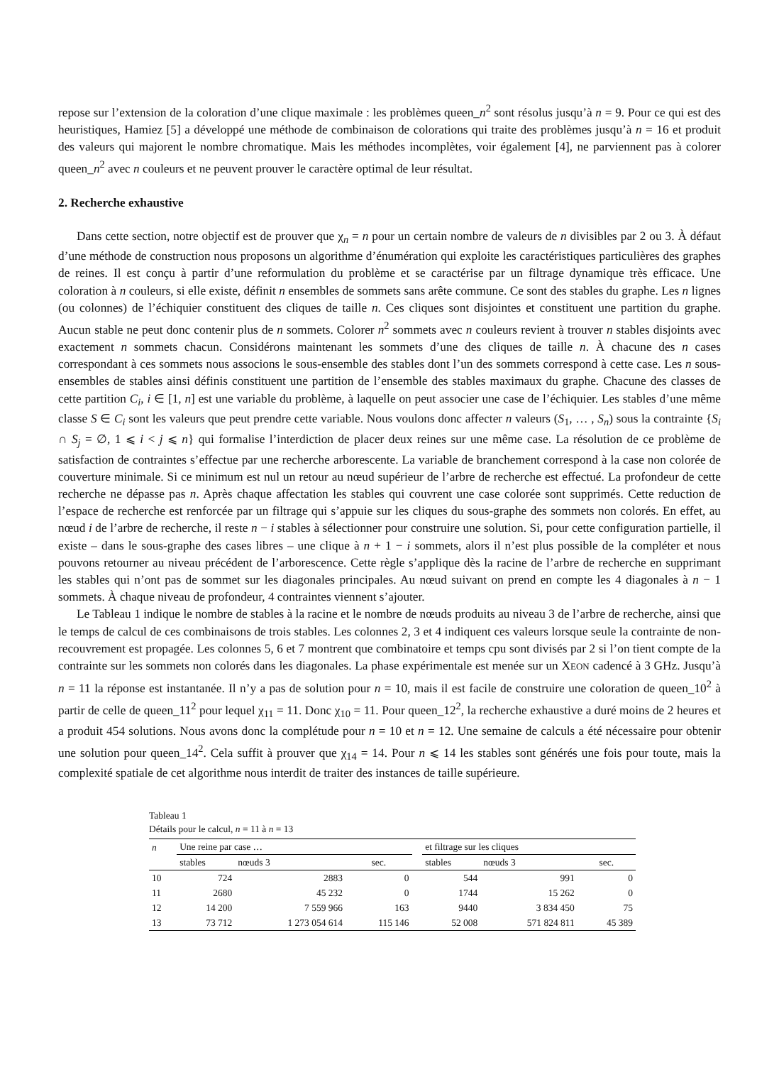repose sur l’extension de la coloration d’une clique maximale : les problèmes queen_n<sup>2</sup> sont résolus jusqu’à n = 9. Pour ce qui est des heuristiques, Hamiez [5] a développé une méthode de combinaison de colorations qui traite des problèmes jusqu’à n = 16 et produit des valeurs qui majorent le nombre chromatique. Mais les méthodes incomplètes, voir également [4], ne parviennent pas à colorer queen_n<sup>2</sup> avec n couleurs et ne peuvent prouver le caractère optimal de leur résultat.
2. Recherche exhaustive
Dans cette section, notre objectif est de prouver que χ<sub>n</sub> = n pour un certain nombre de valeurs de n divisibles par 2 ou 3. À défaut d’une méthode de construction nous proposons un algorithme d’énumération qui exploite les caractéristiques particulières des graphes de reines. Il est conçu à partir d’une reformulation du problème et se caractérise par un filtrage dynamique très efficace. Une coloration à n couleurs, si elle existe, définit n ensembles de sommets sans arête commune. Ce sont des stables du graphe. Les n lignes (ou colonnes) de l’échiquier constituent des cliques de taille n. Ces cliques sont disjointes et constituent une partition du graphe. Aucun stable ne peut donc contenir plus de n sommets. Colorer n<sup>2</sup> sommets avec n couleurs revient à trouver n stables disjoints avec exactement n sommets chacun. Considérons maintenant les sommets d’une des cliques de taille n. À chacune des n cases correspondant à ces sommets nous associons le sous-ensemble des stables dont l’un des sommets correspond à cette case. Les n sous-ensembles de stables ainsi définis constituent une partition de l’ensemble des stables maximaux du graphe. Chacune des classes de cette partition C<sub>i</sub>, i ∈ [1, n] est une variable du problème, à laquelle on peut associer une case de l’échiquier. Les stables d’une même classe S ∈ C<sub>i</sub> sont les valeurs que peut prendre cette variable. Nous voulons donc affecter n valeurs (S<sub>1</sub>, … , S<sub>n</sub>) sous la contrainte {S<sub>i</sub> ∩ S<sub>j</sub> = ∅, 1 ⩽ i < j ⩽ n} qui formalise l’interdiction de placer deux reines sur une même case. La résolution de ce problème de satisfaction de contraintes s’effectue par une recherche arborescente. La variable de branchement correspond à la case non colorée de couverture minimale. Si ce minimum est nul un retour au nœud supérieur de l’arbre de recherche est effectué. La profondeur de cette recherche ne dépasse pas n. Après chaque affectation les stables qui couvrent une case colorée sont supprimés. Cette reduction de l’espace de recherche est renforcée par un filtrage qui s’appuie sur les cliques du sous-graphe des sommets non colorés. En effet, au nœud i de l’arbre de recherche, il reste n − i stables à sélectionner pour construire une solution. Si, pour cette configuration partielle, il existe – dans le sous-graphe des cases libres – une clique à n + 1 − i sommets, alors il n’est plus possible de la compléter et nous pouvons retourner au niveau précédent de l’arborescence. Cette règle s’applique dès la racine de l’arbre de recherche en supprimant les stables qui n’ont pas de sommet sur les diagonales principales. Au nœud suivant on prend en compte les 4 diagonales à n − 1 sommets. À chaque niveau de profondeur, 4 contraintes viennent s’ajouter.
Le Tableau 1 indique le nombre de stables à la racine et le nombre de nœuds produits au niveau 3 de l’arbre de recherche, ainsi que le temps de calcul de ces combinaisons de trois stables. Les colonnes 2, 3 et 4 indiquent ces valeurs lorsque seule la contrainte de non-recouvrement est propagée. Les colonnes 5, 6 et 7 montrent que combinatoire et temps cpu sont divisés par 2 si l’on tient compte de la contrainte sur les sommets non colorés dans les diagonales. La phase expérimentale est menée sur un XEON cadencé à 3 GHz. Jusqu’à n = 11 la réponse est instantanée. Il n’y a pas de solution pour n = 10, mais il est facile de construire une coloration de queen_10<sup>2</sup> à partir de celle de queen_11<sup>2</sup> pour lequel χ<sub>11</sub> = 11. Donc χ<sub>10</sub> = 11. Pour queen_12<sup>2</sup>, la recherche exhaustive a duré moins de 2 heures et a produit 454 solutions. Nous avons donc la complétude pour n = 10 et n = 12. Une semaine de calculs a été nécessaire pour obtenir une solution pour queen_14<sup>2</sup>. Cela suffit à prouver que χ<sub>14</sub> = 14. Pour n ⩽ 14 les stables sont générés une fois pour toute, mais la complexité spatiale de cet algorithme nous interdit de traiter des instances de taille supérieure.
Tableau 1
Détails pour le calcul, n = 11 à n = 13
| n | Une reine par case … | | | | et filtrage sur les cliques | | |
| --- | --- | --- | --- | --- | --- | --- | --- |
| | stables | nœuds 3 | sec. | | stables | nœuds 3 | sec. |
| 10 | 724 | 2883 | 0 | | 544 | 991 | 0 |
| 11 | 2680 | 45 232 | 0 | | 1744 | 15 262 | 0 |
| 12 | 14 200 | 7 559 966 | 163 | | 9440 | 3 834 450 | 75 |
| 13 | 73 712 | 1 273 054 614 | 115 146 | | 52 008 | 571 824 811 | 45 389 |